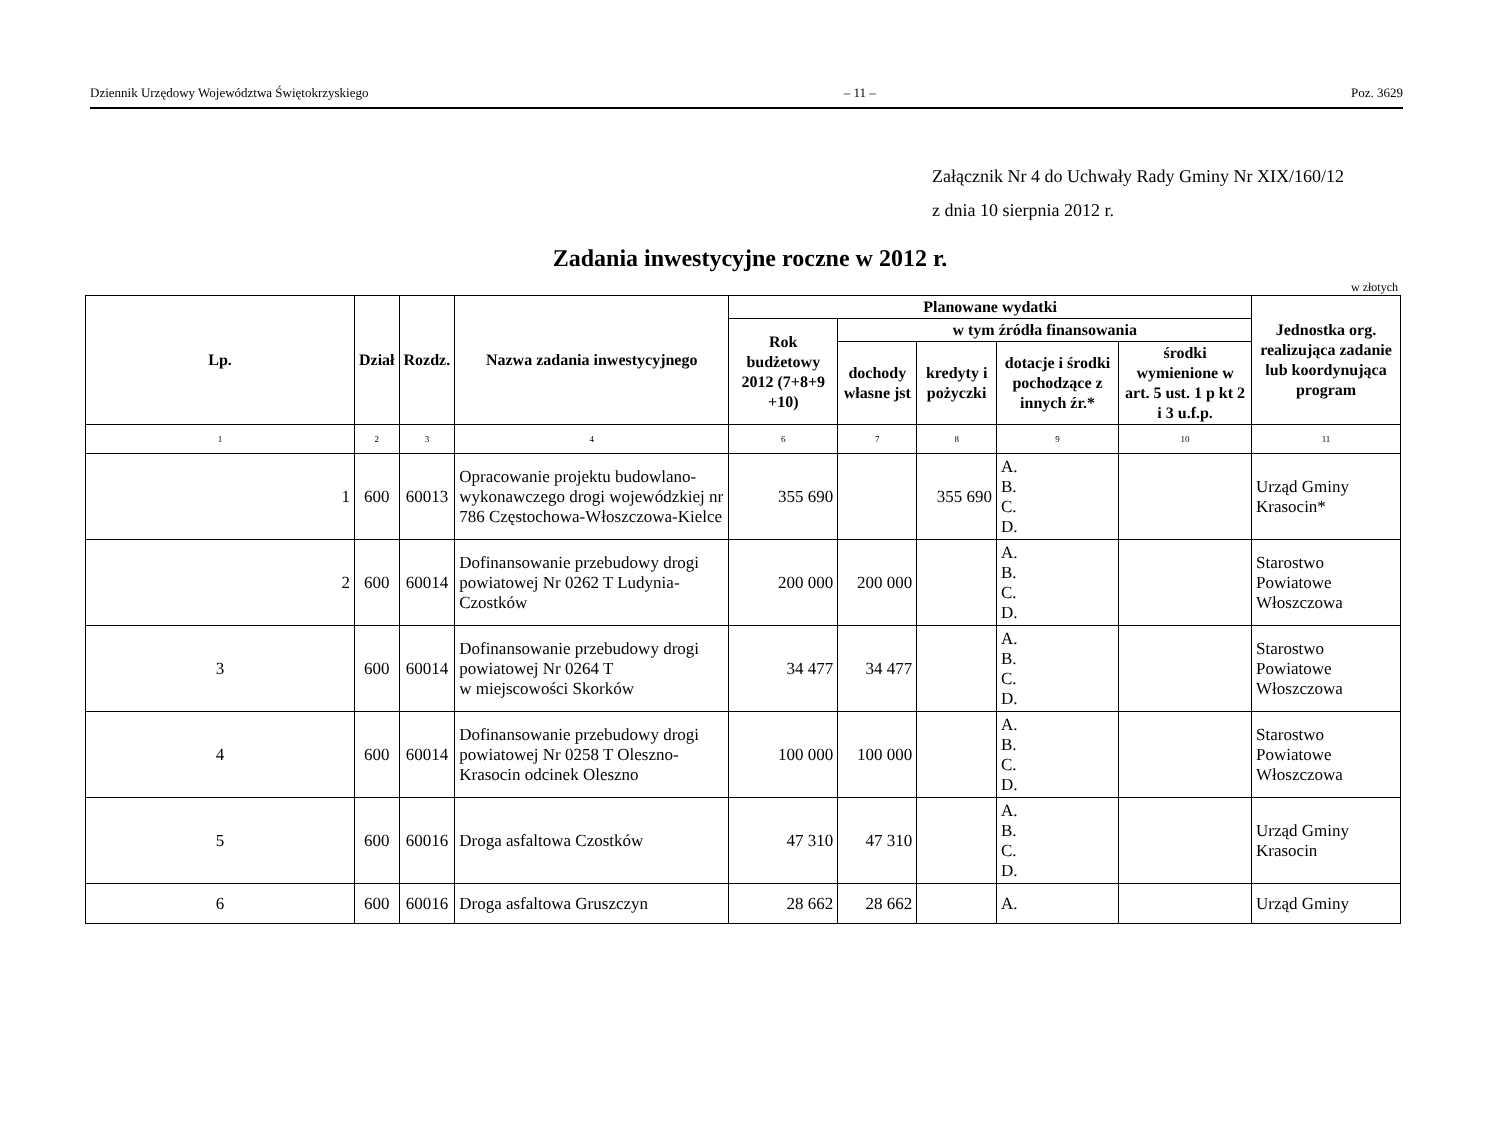Dziennik Urzędowy Województwa Świętokrzyskiego – 11 – Poz. 3629
Załącznik Nr 4 do Uchwały Rady Gminy Nr XIX/160/12
z dnia 10 sierpnia 2012 r.
Zadania inwestycyjne roczne w 2012 r.
w złotych
| Lp. | Dział | Rozdz. | Nazwa zadania inwestycyjnego | Planowane wydatki | | | | | Jednostka org. realizująca zadanie lub koordynująca program |
| --- | --- | --- | --- | --- | --- | --- | --- | --- | --- |
| | | | | Rok budżetowy 2012 (7+8+9 +10) | w tym źródła finansowania | | | | |
| | | | | | dochody własne jst | kredyty i pożyczki | dotacje i środki pochodzące z innych źr.* | środki wymienione w art. 5 ust. 1 p kt 2 i 3 u.f.p. | |
| 1 | 2 | 3 | 4 | 6 | 7 | 8 | 9 | 10 | 11 |
| 1 | 600 | 60013 | Opracowanie projektu budowlano-wykonawczego drogi wojewódzkiej nr 786 Częstochowa-Włoszczowa-Kielce | 355 690 | | 355 690 | A. B. C. D. | | Urząd Gminy Krasocin* |
| 2 | 600 | 60014 | Dofinansowanie przebudowy drogi powiatowej Nr 0262 T Ludynia-Czostków | 200 000 | 200 000 | | A. B. C. D. | | Starostwo Powiatowe Włoszczowa |
| 3 | 600 | 60014 | Dofinansowanie przebudowy drogi powiatowej Nr 0264 T w miejscowości Skorków | 34 477 | 34 477 | | A. B. C. D. | | Starostwo Powiatowe Włoszczowa |
| 4 | 600 | 60014 | Dofinansowanie przebudowy drogi powiatowej Nr 0258 T Oleszno-Krasocin odcinek Oleszno | 100 000 | 100 000 | | A. B. C. D. | | Starostwo Powiatowe Włoszczowa |
| 5 | 600 | 60016 | Droga asfaltowa Czostków | 47 310 | 47 310 | | A. B. C. D. | | Urząd Gminy Krasocin |
| 6 | 600 | 60016 | Droga asfaltowa Gruszczyn | 28 662 | 28 662 | | A. | | Urząd Gminy |